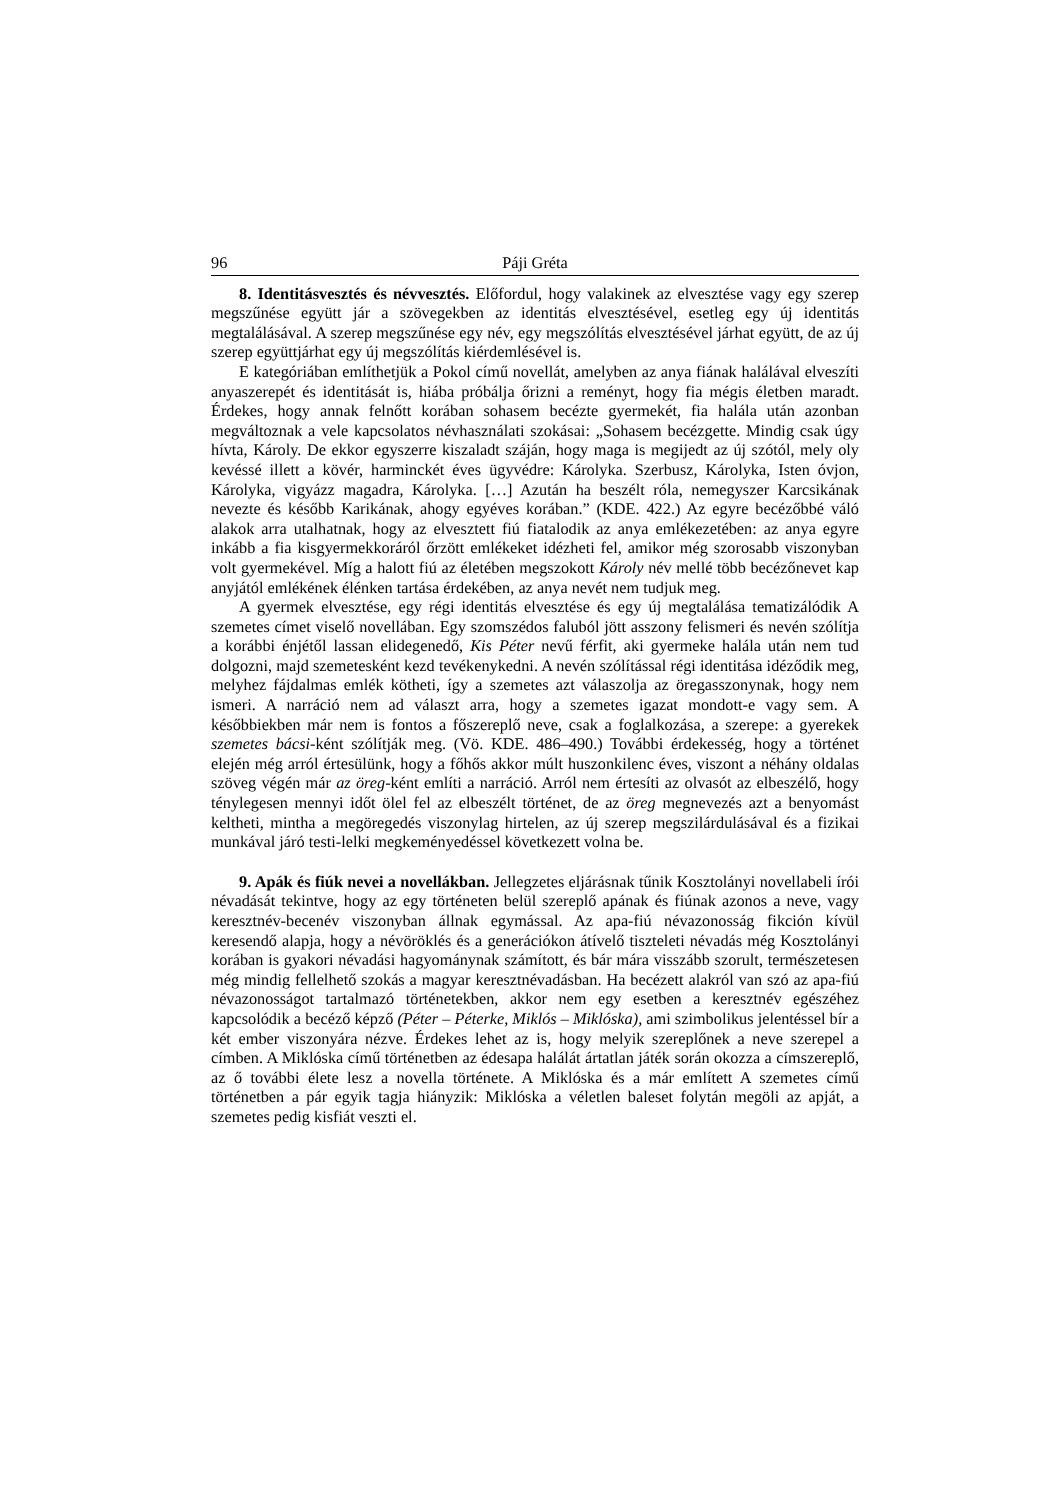96 Páji Gréta
8. Identitásvesztés és névvesztés. Előfordul, hogy valakinek az elvesztése vagy egy szerep megszűnése együtt jár a szövegekben az identitás elvesztésével, esetleg egy új identitás megtalálásával. A szerep megszűnése egy név, egy megszólítás elvesztésével járhat együtt, de az új szerep együttjárhat egy új megszólítás kiérdemlésével is.
E kategóriában említhetjük a Pokol című novellát, amelyben az anya fiának halálával elveszíti anyaszerepét és identitását is, hiába próbálja őrizni a reményt, hogy fia mégis életben maradt. Érdekes, hogy annak felnőtt korában sohasem becézte gyermekét, fia halála után azonban megváltoznak a vele kapcsolatos névhasználati szokásai: „Sohasem becézgette. Mindig csak úgy hívta, Károly. De ekkor egyszerre kiszaladt száján, hogy maga is megijedt az új szótól, mely oly kevéssé illett a kövér, harminckét éves ügyvédre: Károlyka. Szerbusz, Károlyka, Isten óvjon, Károlyka, vigyázz magadra, Károlyka. […] Azután ha beszélt róla, nemegyszer Karcsikának nevezte és később Karikának, ahogy egyéves korában.” (KDE. 422.) Az egyre becézőbbé váló alakok arra utalhatnak, hogy az elvesztett fiú fiatalodik az anya emlékezetében: az anya egyre inkább a fia kisgyermekkoráról őrzött emlékeket idézheti fel, amikor még szorosabb viszonyban volt gyermekével. Míg a halott fiú az életében megszokott Károly név mellé több becézőnevet kap anyjától emlékének élénken tartása érdekében, az anya nevét nem tudjuk meg.
A gyermek elvesztése, egy régi identitás elvesztése és egy új megtalálása tematizálódik A szemetes címet viselő novellában. Egy szomszédos faluból jött asszony felismeri és nevén szólítja a korábbi énjétől lassan elidegenedő, Kis Péter nevű férfit, aki gyermeke halála után nem tud dolgozni, majd szemetesként kezd tevékenykedni. A nevén szólítással régi identitása idéződik meg, melyhez fájdalmas emlék kötheti, így a szemetes azt válaszolja az öregasszonynak, hogy nem ismeri. A narráció nem ad választ arra, hogy a szemetes igazat mondott-e vagy sem. A későbbiekben már nem is fontos a főszereplő neve, csak a foglalkozása, a szerepe: a gyerekek szemetes bácsi-ként szólítják meg. (Vö. KDE. 486–490.) További érdekesség, hogy a történet elején még arról értesülünk, hogy a főhős akkor múlt huszonkilenc éves, viszont a néhány oldalas szöveg végén már az öreg-ként említi a narráció. Arról nem értesíti az olvasót az elbeszélő, hogy ténylegesen mennyi időt ölel fel az elbeszélt történet, de az öreg megnevezés azt a benyomást keltheti, mintha a megöregedés viszonylag hirtelen, az új szerep megszilárdulásával és a fizikai munkával járó testi-lelki megkeményedéssel következett volna be.
9. Apák és fiúk nevei a novellákban. Jellegzetes eljárásnak tűnik Kosztolányi novellabeli írói névadását tekintve, hogy az egy történeten belül szereplő apának és fiúnak azonos a neve, vagy keresztnév-becenév viszonyban állnak egymással. Az apa-fiú névazonosság fikción kívül keresendő alapja, hogy a névöröklés és a generációkon átívelő tiszteleti névadás még Kosztolányi korában is gyakori névadási hagyománynak számított, és bár mára visszább szorult, természetesen még mindig fellelhető szokás a magyar keresztnévadásban. Ha becézett alakról van szó az apa-fiú névazonosságot tartalmazó történetekben, akkor nem egy esetben a keresztnév egészéhez kapcsolódik a becéző képző (Péter – Péterke, Miklós – Miklóska), ami szimbolikus jelentéssel bír a két ember viszonyára nézve. Érdekes lehet az is, hogy melyik szereplőnek a neve szerepel a címben. A Miklóska című történetben az édesapa halálát ártatlan játék során okozza a címszereplő, az ő további élete lesz a novella története. A Miklóska és a már említett A szemetes című történetben a pár egyik tagja hiányzik: Miklóska a véletlen baleset folytán megöli az apját, a szemetes pedig kisfiát veszti el.